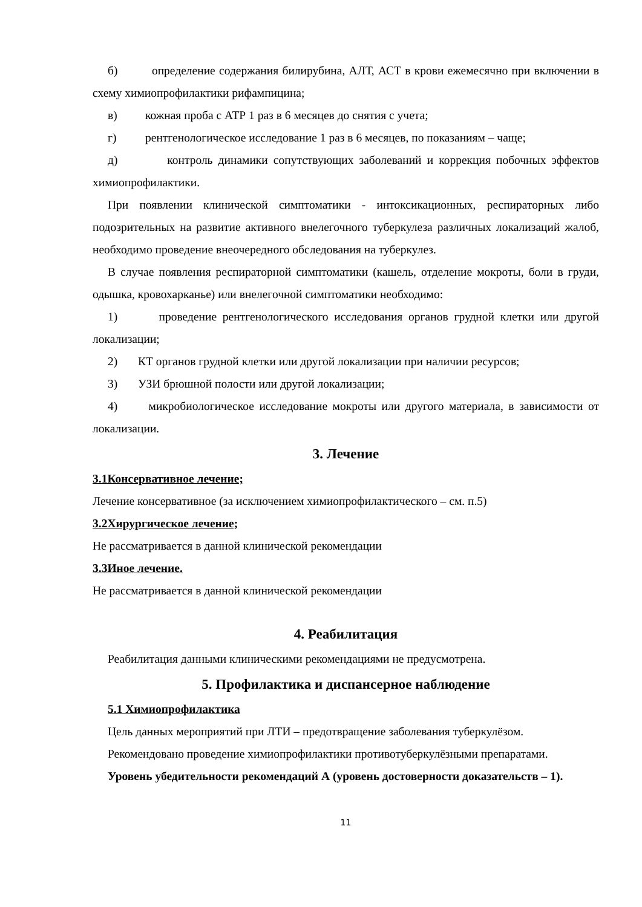б) определение содержания билирубина, АЛТ, АСТ в крови ежемесячно при включении в схему химиопрофилактики рифампицина;
в) кожная проба с АТР 1 раз в 6 месяцев до снятия с учета;
г) рентгенологическое исследование 1 раз в 6 месяцев, по показаниям – чаще;
д) контроль динамики сопутствующих заболеваний и коррекция побочных эффектов химиопрофилактики.
При появлении клинической симптоматики - интоксикационных, респираторных либо подозрительных на развитие активного внелегочного туберкулеза различных локализаций жалоб, необходимо проведение внеочередного обследования на туберкулез.
В случае появления респираторной симптоматики (кашель, отделение мокроты, боли в груди, одышка, кровохарканье) или внелегочной симптоматики необходимо:
1) проведение рентгенологического исследования органов грудной клетки или другой локализации;
2) КТ органов грудной клетки или другой локализации при наличии ресурсов;
3) УЗИ брюшной полости или другой локализации;
4) микробиологическое исследование мокроты или другого материала, в зависимости от локализации.
3. Лечение
3.1Консервативное лечение;
Лечение консервативное (за исключением химиопрофилактического – см. п.5)
3.2Хирургическое лечение;
Не рассматривается в данной клинической рекомендации
3.3Иное лечение.
Не рассматривается в данной клинической рекомендации
4. Реабилитация
Реабилитация данными клиническими рекомендациями не предусмотрена.
5. Профилактика и диспансерное наблюдение
5.1 Химиопрофилактика
Цель данных мероприятий при ЛТИ – предотвращение заболевания туберкулёзом.
Рекомендовано проведение химиопрофилактики противотуберкулёзными препаратами.
Уровень убедительности рекомендаций А (уровень достоверности доказательств – 1).
11